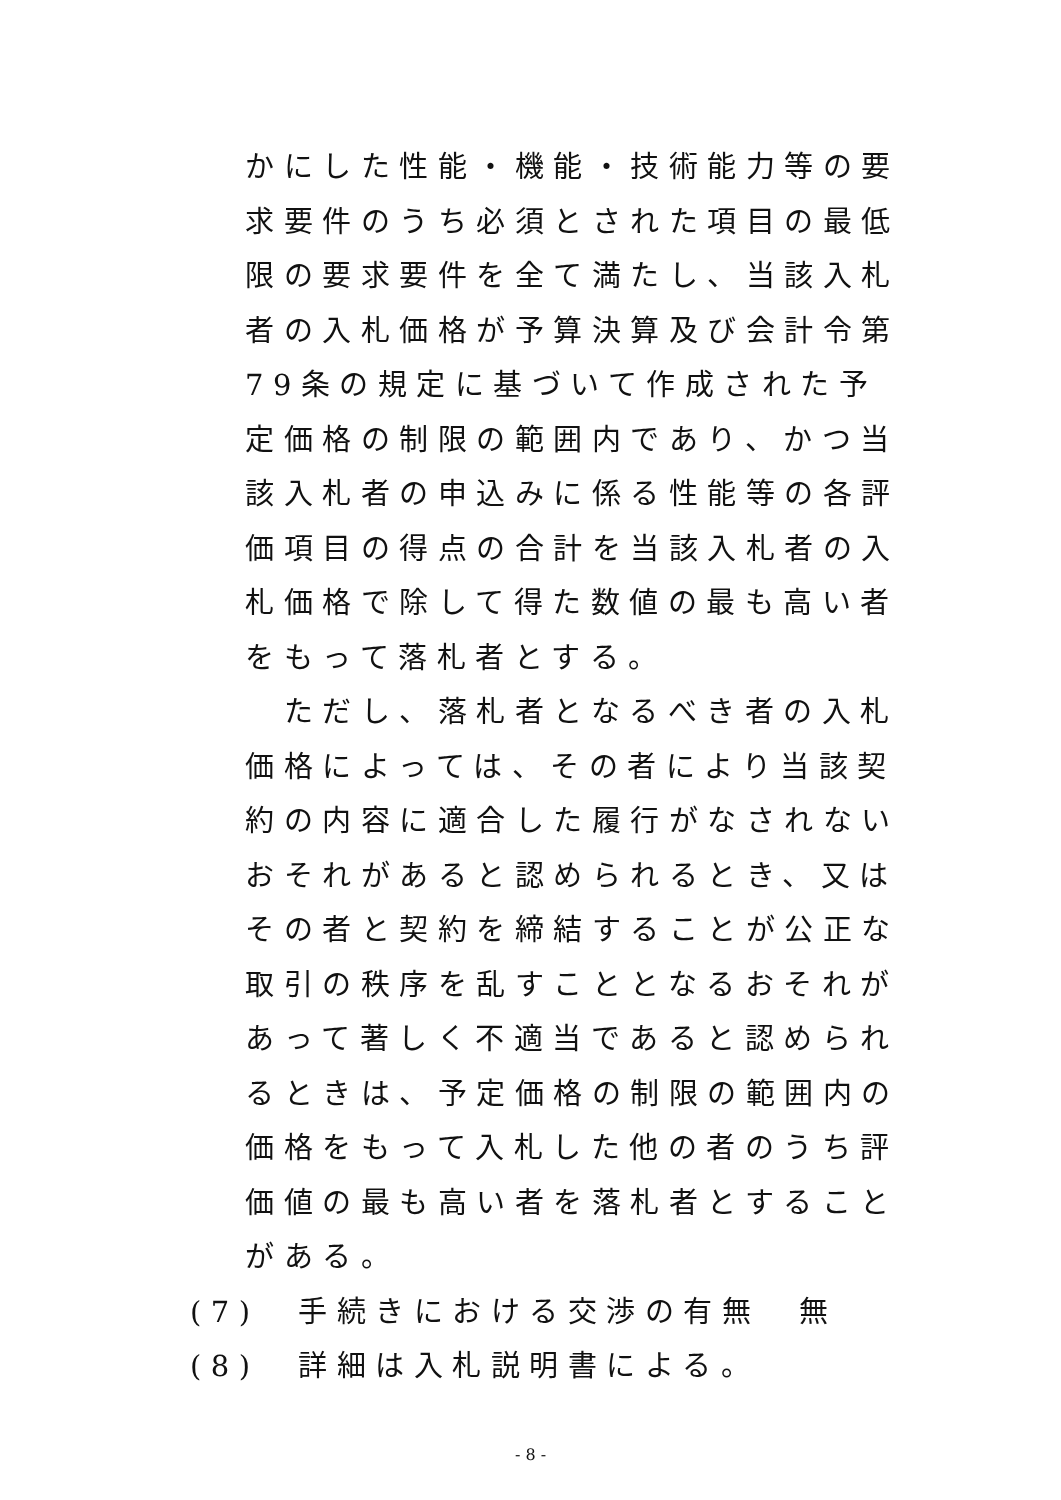かにした性能・機能・技術能力等の要求要件のうち必須とされた項目の最低限の要求要件を全て満たし、当該入札者の入札価格が予算決算及び会計令第79条の規定に基づいて作成された予定価格の制限の範囲内であり、かつ当該入札者の申込みに係る性能等の各評価項目の得点の合計を当該入札者の入札価格で除して得た数値の最も高い者をもって落札者とする。
　ただし、落札者となるべき者の入札価格によっては、その者により当該契約の内容に適合した履行がなされないおそれがあると認められるとき、又はその者と契約を締結することが公正な取引の秩序を乱すこととなるおそれがあって著しく不適当であると認められるときは、予定価格の制限の範囲内の価格をもって入札した他の者のうち評価値の最も高い者を落札者とすることがある。
(7)　手続きにおける交渉の有無　無
(8)　詳細は入札説明書による。
- 8 -